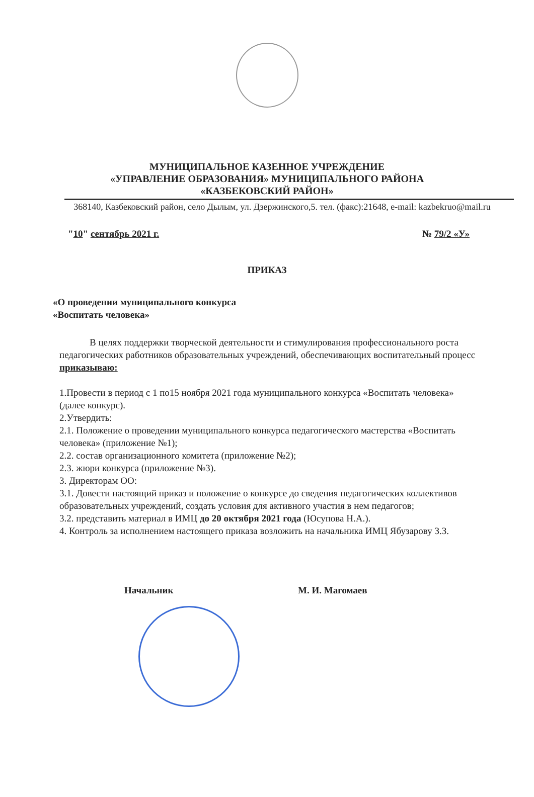МУНИЦИПАЛЬНОЕ КАЗЕННОЕ УЧРЕЖДЕНИЕ
«УПРАВЛЕНИЕ ОБРАЗОВАНИЯ» МУНИЦИПАЛЬНОГО РАЙОНА
«КАЗБЕКОВСКИЙ РАЙОН»
368140, Казбековский район, село Дылым, ул. Дзержинского,5. тел. (факс):21648, e-mail: kazbekruo@mail.ru
"10" сентябрь 2021 г. № 79/2 «У»
ПРИКАЗ
«О проведении муниципального конкурса
«Воспитать человека»
В целях поддержки творческой деятельности и стимулирования профессионального роста педагогических работников образовательных учреждений, обеспечивающих воспитательный процесс
приказываю:
1.Провести в период с 1 по15 ноября 2021 года муниципального конкурса «Воспитать человека» (далее конкурс).
2.Утвердить:
2.1. Положение о проведении муниципального конкурса педагогического мастерства «Воспитать человека» (приложение №1);
2.2. состав организационного комитета (приложение №2);
2.3. жюри конкурса (приложение №3).
3. Директорам ОО:
3.1. Довести настоящий приказ и положение о конкурсе до сведения педагогических коллективов образовательных учреждений, создать условия для активного участия в нем педагогов;
3.2. представить материал в ИМЦ до 20 октября 2021 года (Юсупова Н.А.).
4. Контроль за исполнением настоящего приказа возложить на начальника ИМЦ Ябузарову З.З.
Начальник М. И. Магомаев